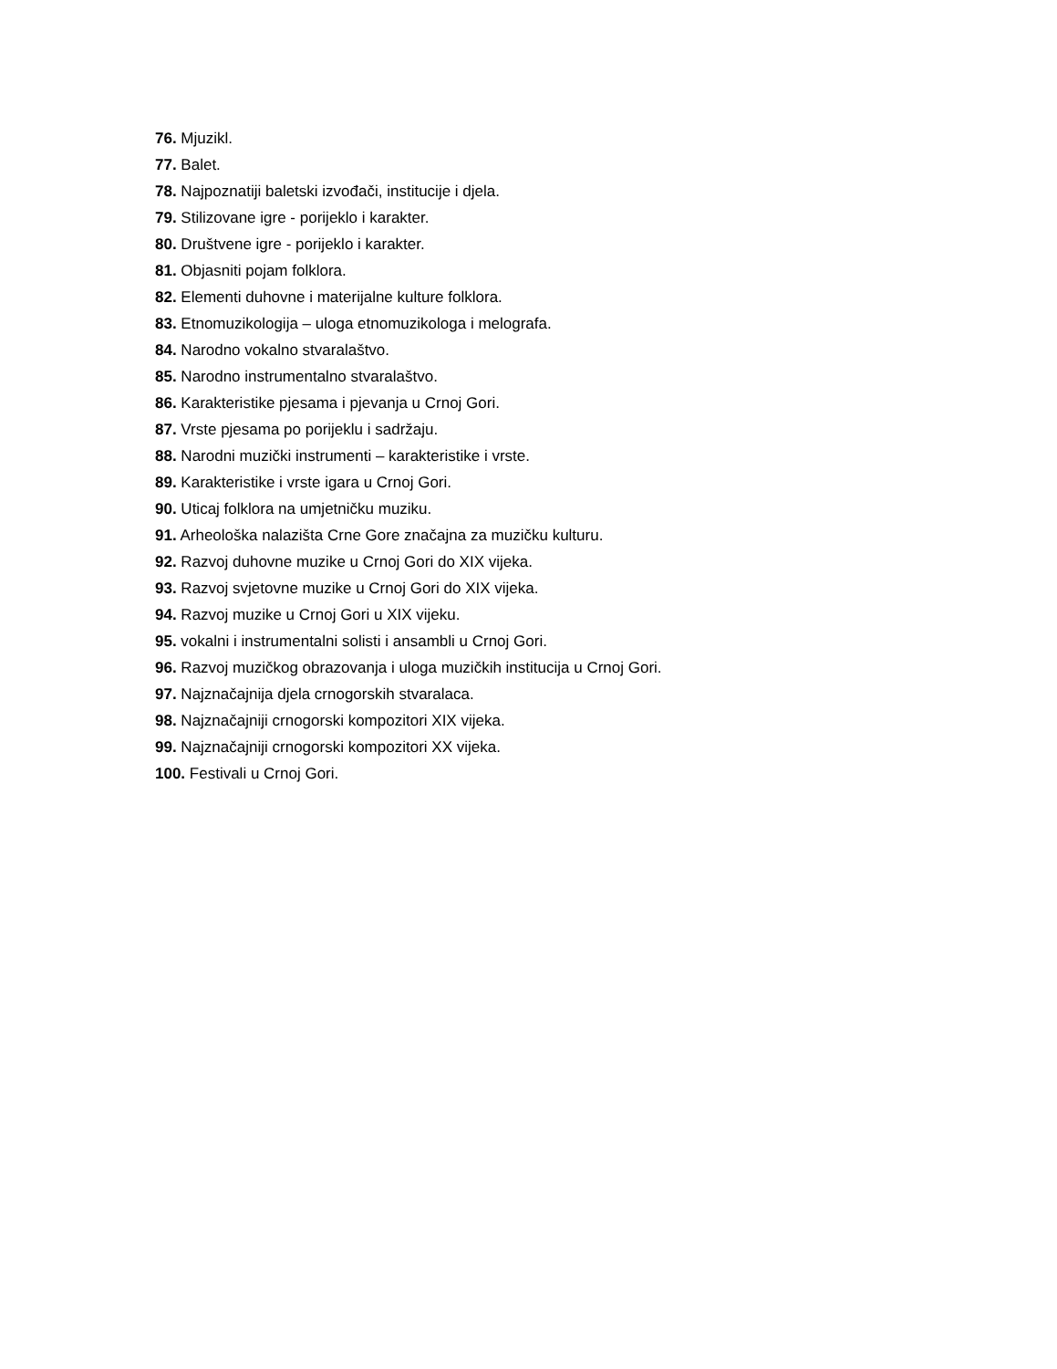76. Mjuzikl.
77. Balet.
78. Najpoznatiji baletski izvođači, institucije i djela.
79. Stilizovane igre - porijeklo i karakter.
80. Društvene igre - porijeklo i karakter.
81. Objasniti pojam folklora.
82. Elementi duhovne i materijalne kulture folklora.
83. Etnomuzikologija – uloga etnomuzikologa i melografa.
84. Narodno vokalno stvaralaštvo.
85. Narodno instrumentalno stvaralaštvo.
86. Karakteristike pjesama i pjevanja u Crnoj Gori.
87. Vrste pjesama po porijeklu i sadržaju.
88. Narodni muzički instrumenti – karakteristike i vrste.
89. Karakteristike i vrste igara u Crnoj Gori.
90. Uticaj folklora na umjetničku muziku.
91. Arheološka nalazišta Crne Gore značajna za muzičku kulturu.
92. Razvoj duhovne muzike u Crnoj Gori do XIX vijeka.
93. Razvoj svjetovne muzike u Crnoj Gori do XIX vijeka.
94. Razvoj muzike u Crnoj Gori u XIX vijeku.
95. vokalni i instrumentalni solisti i ansambli u Crnoj Gori.
96. Razvoj muzičkog obrazovanja i uloga muzičkih institucija u Crnoj Gori.
97. Najznačajnija djela crnogorskih stvaralaca.
98. Najznačajniji crnogorski kompozitori XIX vijeka.
99. Najznačajniji crnogorski kompozitori XX vijeka.
100. Festivali u Crnoj Gori.